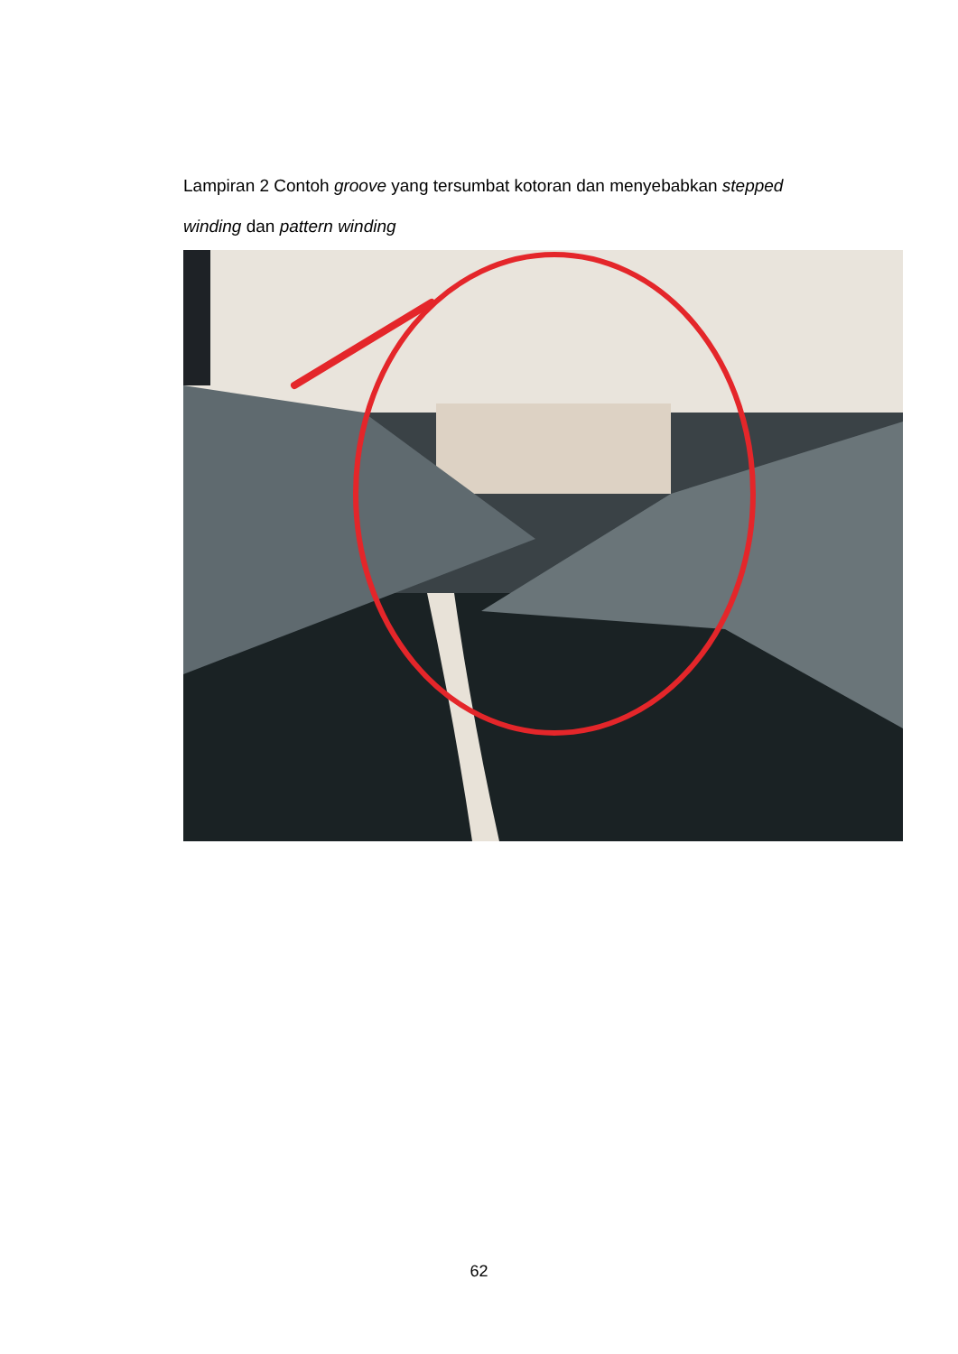Lampiran 2 Contoh groove yang tersumbat kotoran dan menyebabkan stepped winding dan pattern winding
62